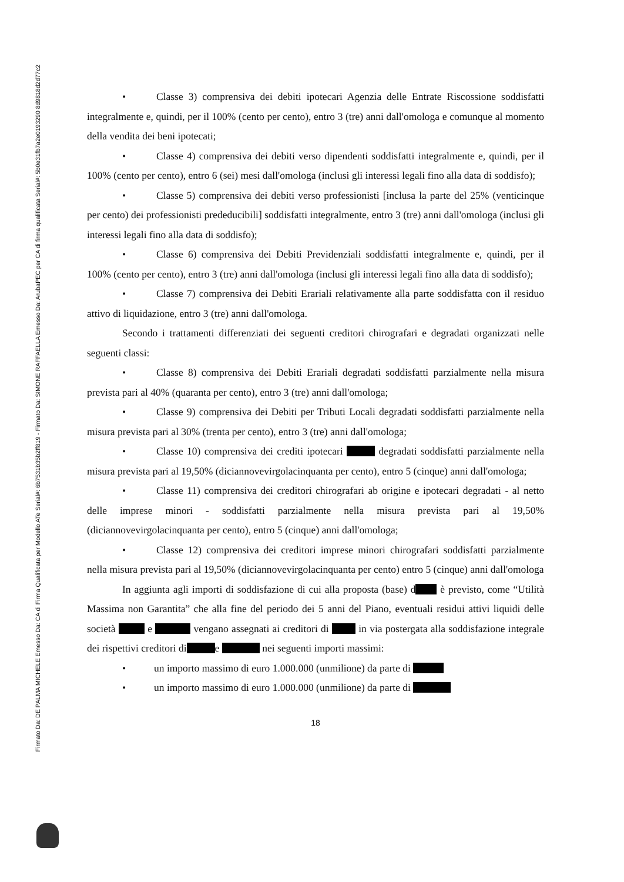Firmato Da: DE PALMA MICHELE Emesso Da: CA di Firma Qualificata per Modello ATe Serial#: 6b7531b35b2ff819 - Firmato Da: SIMONE RAFFAELLA Emesso Da: ArubaPEC per CA di firma qualificata Serial#: 5b0e31fb7a2e0193290 8d9818d2d77c2
• Classe 3) comprensiva dei debiti ipotecari Agenzia delle Entrate Riscossione soddisfatti integralmente e, quindi, per il 100% (cento per cento), entro 3 (tre) anni dall'omologa e comunque al momento della vendita dei beni ipotecati;
• Classe 4) comprensiva dei debiti verso dipendenti soddisfatti integralmente e, quindi, per il 100% (cento per cento), entro 6 (sei) mesi dall'omologa (inclusi gli interessi legali fino alla data di soddisfo);
• Classe 5) comprensiva dei debiti verso professionisti [inclusa la parte del 25% (venticinque per cento) dei professionisti prededucibili] soddisfatti integralmente, entro 3 (tre) anni dall'omologa (inclusi gli interessi legali fino alla data di soddisfo);
• Classe 6) comprensiva dei Debiti Previdenziali soddisfatti integralmente e, quindi, per il 100% (cento per cento), entro 3 (tre) anni dall'omologa (inclusi gli interessi legali fino alla data di soddisfo);
• Classe 7) comprensiva dei Debiti Erariali relativamente alla parte soddisfatta con il residuo attivo di liquidazione, entro 3 (tre) anni dall'omologa.
Secondo i trattamenti differenziati dei seguenti creditori chirografari e degradati organizzati nelle seguenti classi:
• Classe 8) comprensiva dei Debiti Erariali degradati soddisfatti parzialmente nella misura prevista pari al 40% (quaranta per cento), entro 3 (tre) anni dall'omologa;
• Classe 9) comprensiva dei Debiti per Tributi Locali degradati soddisfatti parzialmente nella misura prevista pari al 30% (trenta per cento), entro 3 (tre) anni dall'omologa;
• Classe 10) comprensiva dei crediti ipotecari degradati soddisfatti parzialmente nella misura prevista pari al 19,50% (diciannovevirgolacinquanta per cento), entro 5 (cinque) anni dall'omologa;
• Classe 11) comprensiva dei creditori chirografari ab origine e ipotecari degradati - al netto delle imprese minori - soddisfatti parzialmente nella misura prevista pari al 19,50% (diciannovevirgolacinquanta per cento), entro 5 (cinque) anni dall'omologa;
• Classe 12) comprensiva dei creditori imprese minori chirografari soddisfatti parzialmente nella misura prevista pari al 19,50% (diciannovevirgolacinquanta per cento) entro 5 (cinque) anni dall'omologa
In aggiunta agli importi di soddisfazione di cui alla proposta (base) d è previsto, come “Utilità Massima non Garantita” che alla fine del periodo dei 5 anni del Piano, eventuali residui attivi liquidi delle società e vengano assegnati ai creditori di in via postergata alla soddisfazione integrale dei rispettivi creditori di e nei seguenti importi massimi:
• un importo massimo di euro 1.000.000 (unmilione) da parte di
• un importo massimo di euro 1.000.000 (unmilione) da parte di
18